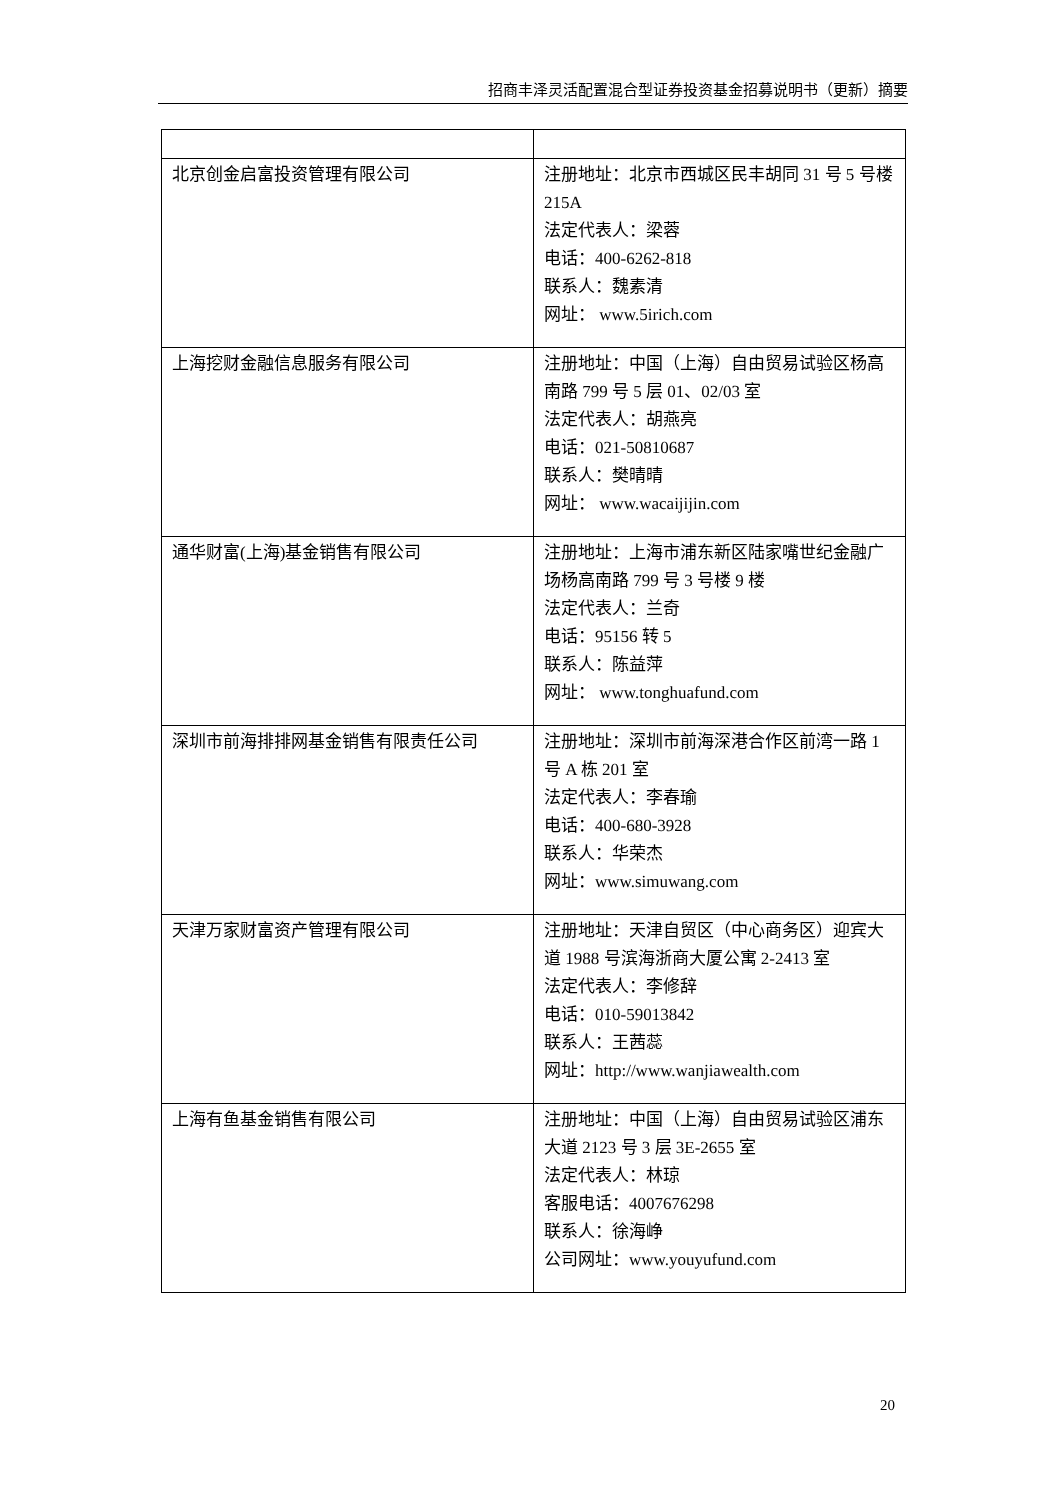招商丰泽灵活配置混合型证券投资基金招募说明书（更新）摘要
| 北京创金启富投资管理有限公司 | 注册地址：北京市西城区民丰胡同 31 号 5 号楼 215A 法定代表人：梁蓉 电话：400-6262-818 联系人：魏素清 网址： www.5irich.com |
| 上海挖财金融信息服务有限公司 | 注册地址：中国（上海）自由贸易试验区杨高南路 799 号 5 层 01、02/03 室 法定代表人：胡燕亮 电话：021-50810687 联系人：樊晴晴 网址： www.wacaijijin.com |
| 通华财富(上海)基金销售有限公司 | 注册地址：上海市浦东新区陆家嘴世纪金融广场杨高南路 799 号 3 号楼 9 楼 法定代表人：兰奇 电话：95156 转 5 联系人：陈益萍 网址： www.tonghuafund.com |
| 深圳市前海排排网基金销售有限责任公司 | 注册地址：深圳市前海深港合作区前湾一路 1 号 A 栋 201 室 法定代表人：李春瑜 电话：400-680-3928 联系人：华荣杰 网址：www.simuwang.com |
| 天津万家财富资产管理有限公司 | 注册地址：天津自贸区（中心商务区）迎宾大道 1988 号滨海浙商大厦公寓 2-2413 室 法定代表人：李修辞 电话：010-59013842 联系人：王茜蕊 网址：http://www.wanjiawealth.com |
| 上海有鱼基金销售有限公司 | 注册地址：中国（上海）自由贸易试验区浦东大道 2123 号 3 层 3E-2655 室 法定代表人：林琼 客服电话：4007676298 联系人：徐海峥 公司网址：www.youyufund.com |
20